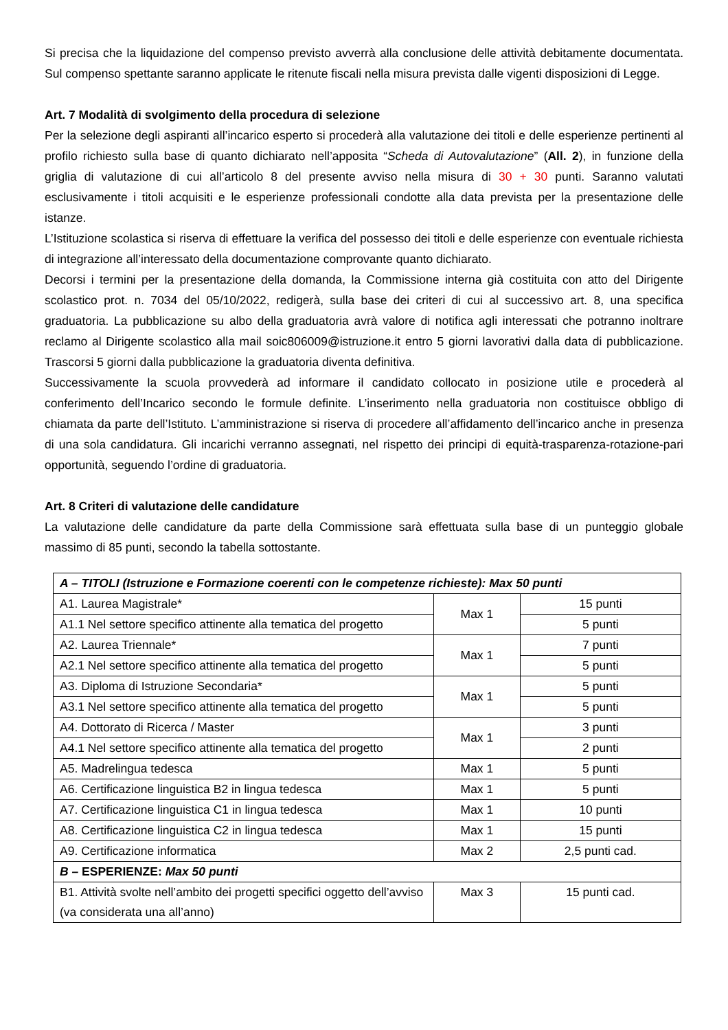Si precisa che la liquidazione del compenso previsto avverrà alla conclusione delle attività debitamente documentata. Sul compenso spettante saranno applicate le ritenute fiscali nella misura prevista dalle vigenti disposizioni di Legge.
Art. 7 Modalità di svolgimento della procedura di selezione
Per la selezione degli aspiranti all’incarico esperto si procederà alla valutazione dei titoli e delle esperienze pertinenti al profilo richiesto sulla base di quanto dichiarato nell’apposita “Scheda di Autovalutazione” (All. 2), in funzione della griglia di valutazione di cui all’articolo 8 del presente avviso nella misura di 30 + 30 punti. Saranno valutati esclusivamente i titoli acquisiti e le esperienze professionali condotte alla data prevista per la presentazione delle istanze.
L’Istituzione scolastica si riserva di effettuare la verifica del possesso dei titoli e delle esperienze con eventuale richiesta di integrazione all’interessato della documentazione comprovante quanto dichiarato.
Decorsi i termini per la presentazione della domanda, la Commissione interna già costituita con atto del Dirigente scolastico prot. n. 7034 del 05/10/2022, redigerà, sulla base dei criteri di cui al successivo art. 8, una specifica graduatoria. La pubblicazione su albo della graduatoria avrà valore di notifica agli interessati che potranno inoltrare reclamo al Dirigente scolastico alla mail soic806009@istruzione.it entro 5 giorni lavorativi dalla data di pubblicazione. Trascorsi 5 giorni dalla pubblicazione la graduatoria diventa definitiva.
Successivamente la scuola provvederà ad informare il candidato collocato in posizione utile e procederà al conferimento dell’Incarico secondo le formule definite. L’inserimento nella graduatoria non costituisce obbligo di chiamata da parte dell’Istituto. L’amministrazione si riserva di procedere all’affidamento dell’incarico anche in presenza di una sola candidatura. Gli incarichi verranno assegnati, nel rispetto dei principi di equità-trasparenza-rotazione-pari opportunità, seguendo l’ordine di graduatoria.
Art. 8 Criteri di valutazione delle candidature
La valutazione delle candidature da parte della Commissione sarà effettuata sulla base di un punteggio globale massimo di 85 punti, secondo la tabella sottostante.
| A – TITOLI (Istruzione e Formazione coerenti con le competenze richieste): Max 50 punti | | |
| A1. Laurea Magistrale* | Max 1 | 15 punti |
| A1.1 Nel settore specifico attinente alla tematica del progetto | | 5 punti |
| A2. Laurea Triennale* | Max 1 | 7 punti |
| A2.1 Nel settore specifico attinente alla tematica del progetto | | 5 punti |
| A3. Diploma di Istruzione Secondaria* | Max 1 | 5 punti |
| A3.1 Nel settore specifico attinente alla tematica del progetto | | 5 punti |
| A4. Dottorato di Ricerca / Master | Max 1 | 3 punti |
| A4.1 Nel settore specifico attinente alla tematica del progetto | | 2 punti |
| A5. Madrelingua tedesca | Max 1 | 5 punti |
| A6. Certificazione linguistica B2 in lingua tedesca | Max 1 | 5 punti |
| A7. Certificazione linguistica C1 in lingua tedesca | Max 1 | 10 punti |
| A8. Certificazione linguistica C2 in lingua tedesca | Max 1 | 15 punti |
| A9. Certificazione informatica | Max 2 | 2,5 punti cad. |
| B – ESPERIENZE: Max 50 punti | | |
| B1. Attività svolte nell’ambito dei progetti specifici oggetto dell’avviso (va considerata una all’anno) | Max 3 | 15 punti cad. |